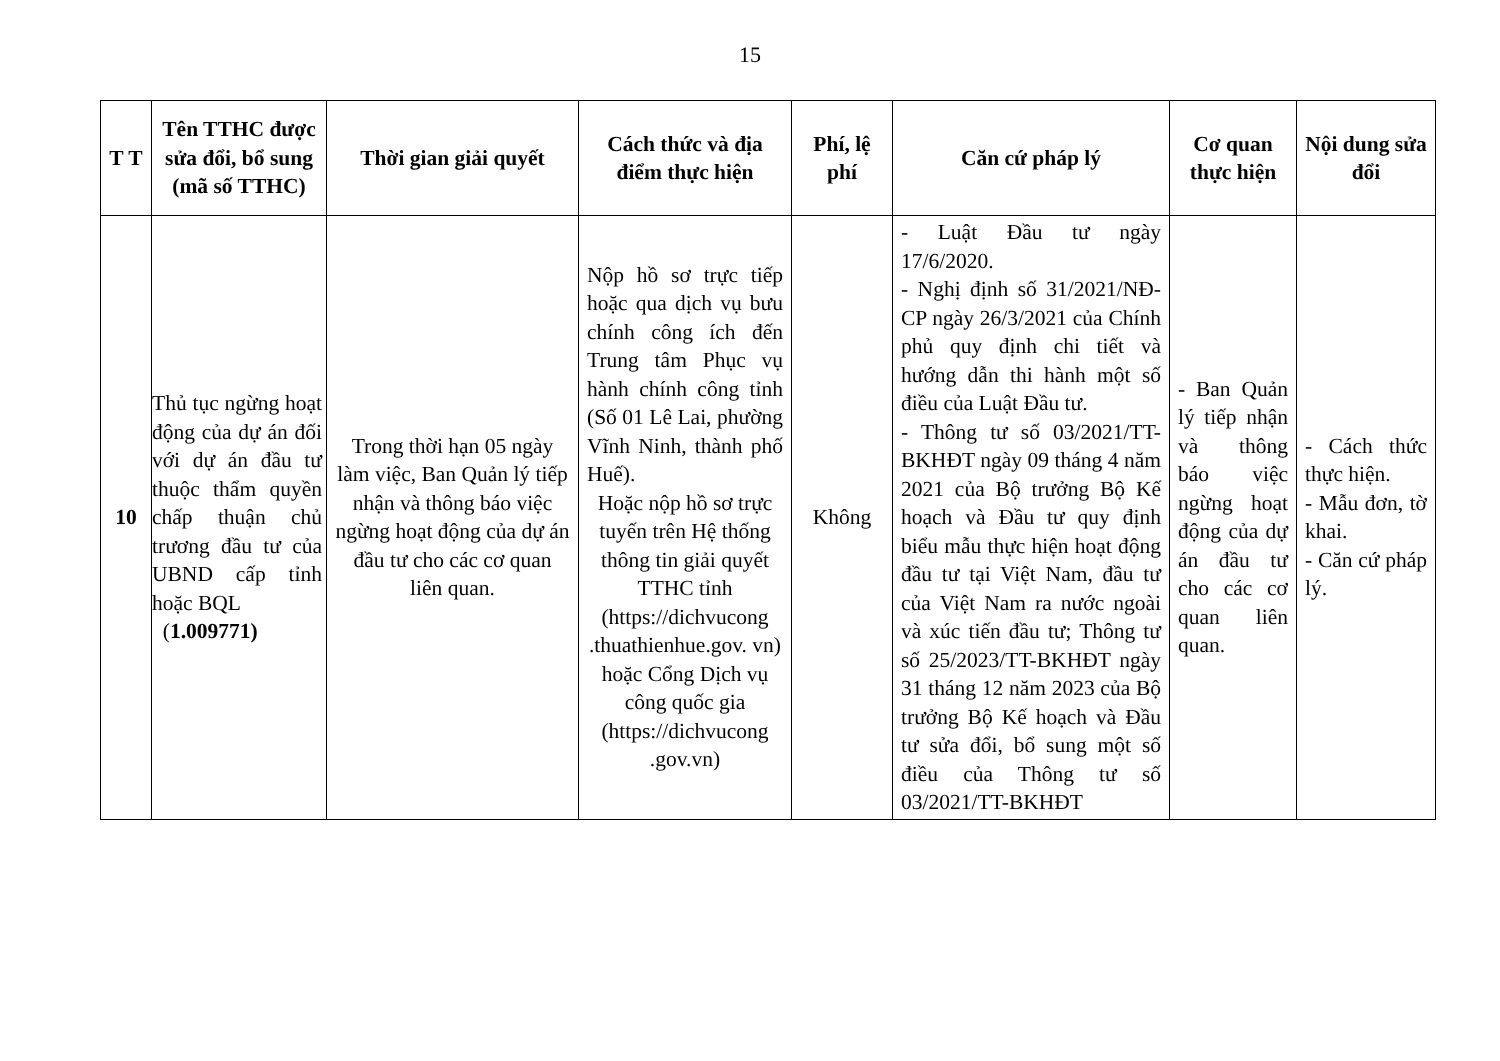15
| T T | Tên TTHC được sửa đổi, bổ sung (mã số TTHC) | Thời gian giải quyết | Cách thức và địa điểm thực hiện | Phí, lệ phí | Căn cứ pháp lý | Cơ quan thực hiện | Nội dung sửa đổi |
| --- | --- | --- | --- | --- | --- | --- | --- |
| 10 | Thủ tục ngừng hoạt động của dự án đối với dự án đầu tư thuộc thẩm quyền chấp thuận chủ trương đầu tư của UBND cấp tỉnh hoặc BQL ( 1.009771) | Trong thời hạn 05 ngày làm việc, Ban Quản lý tiếp nhận và thông báo việc ngừng hoạt động của dự án đầu tư cho các cơ quan liên quan. | Nộp hồ sơ trực tiếp hoặc qua dịch vụ bưu chính công ích đến Trung tâm Phục vụ hành chính công tỉnh (Số 01 Lê Lai, phường Vĩnh Ninh, thành phố Huế). Hoặc nộp hồ sơ trực tuyến trên Hệ thống thông tin giải quyết TTHC tỉnh (https://dichvucong .thuathienhue.gov. vn) hoặc Cổng Dịch vụ công quốc gia (https://dichvucong .gov.vn) | Không | - Luật Đầu tư ngày 17/6/2020. - Nghị định số 31/2021/NĐ-CP ngày 26/3/2021 của Chính phủ quy định chi tiết và hướng dẫn thi hành một số điều của Luật Đầu tư. - Thông tư số 03/2021/TT-BKHĐT ngày 09 tháng 4 năm 2021 của Bộ trưởng Bộ Kế hoạch và Đầu tư quy định biểu mẫu thực hiện hoạt động đầu tư tại Việt Nam, đầu tư của Việt Nam ra nước ngoài và xúc tiến đầu tư; Thông tư số 25/2023/TT-BKHĐT ngày 31 tháng 12 năm 2023 của Bộ trưởng Bộ Kế hoạch và Đầu tư sửa đổi, bổ sung một số điều của Thông tư số 03/2021/TT-BKHĐT | - Ban Quản lý tiếp nhận và thông báo việc ngừng hoạt động của dự án đầu tư cho các cơ quan liên quan. | - Cách thức thực hiện. - Mẫu đơn, tờ khai. - Căn cứ pháp lý. |